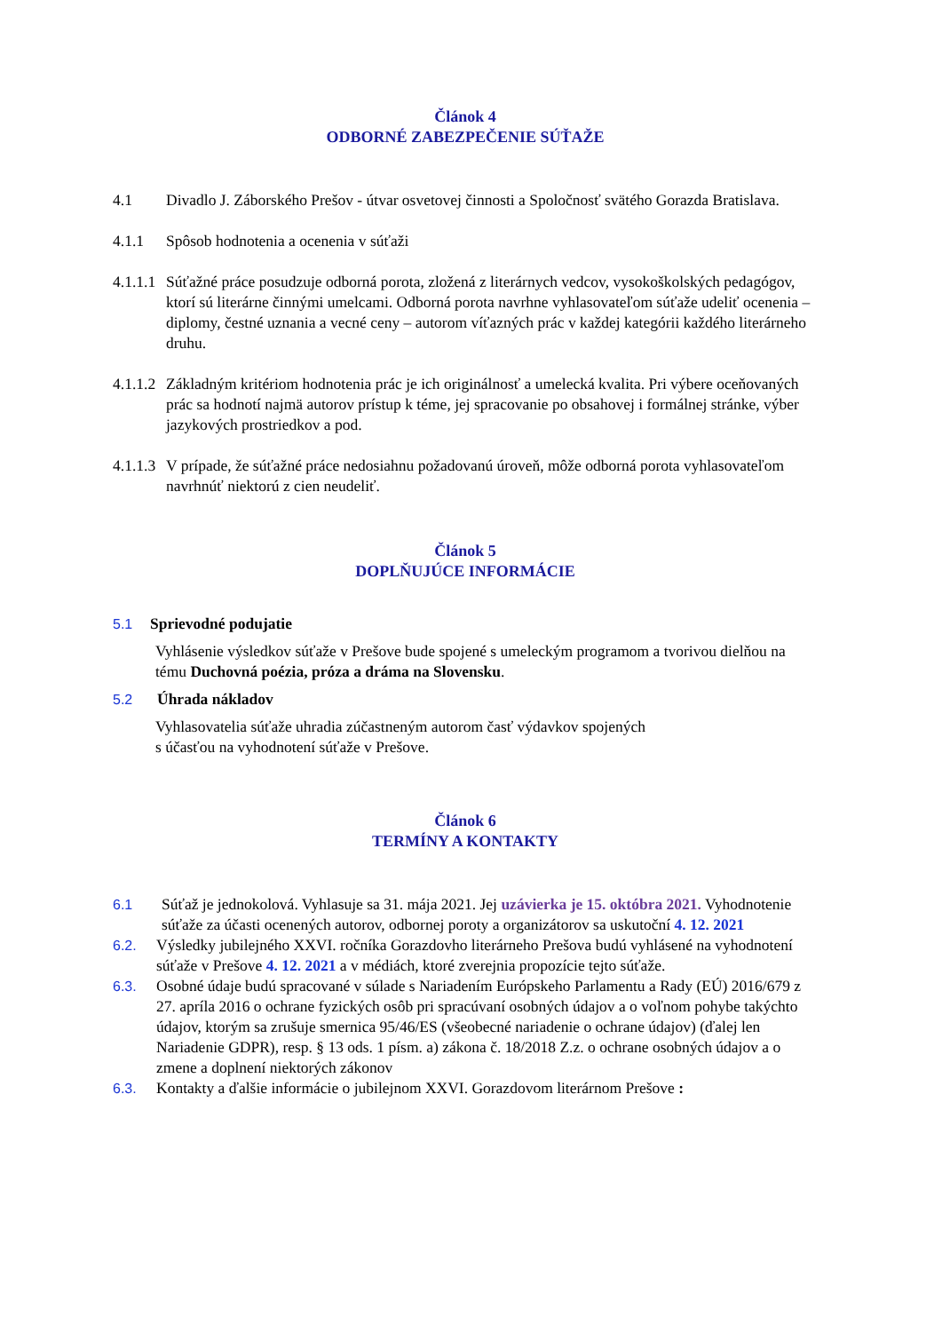Článok 4
ODBORNÉ ZABEZPEČENIE SÚŤAŽE
4.1 Divadlo J. Záborského Prešov - útvar osvetovej činnosti a Spoločnosť svätého Gorazda Bratislava.
4.1.1 Spôsob hodnotenia a ocenenia v súťaži
4.1.1.1 Súťažné práce posudzuje odborná porota, zložená z literárnych vedcov, vysokoškolských pedagógov, ktorí sú literárne činnými umelcami. Odborná porota navrhne vyhlasovateľom súťaže udeliť ocenenia – diplomy, čestné uznania a vecné ceny – autorom víťazných prác v každej kategórii každého literárneho druhu.
4.1.1.2 Základným kritériom hodnotenia prác je ich originálnosť a umelecká kvalita. Pri výbere oceňovaných prác sa hodnotí najmä autorov prístup k téme, jej spracovanie po obsahovej i formálnej stránke, výber jazykových prostriedkov a pod.
4.1.1.3 V prípade, že súťažné práce nedosiahnu požadovanú úroveň, môže odborná porota vyhlasovateľom navrhnúť niektorú z cien neudeliť.
Článok 5
DOPLŇUJÚCE INFORMÁCIE
5.1 Sprievodné podujatie
Vyhlásenie výsledkov súťaže v Prešove bude spojené s umeleckým programom a tvorivou dielňou na tému Duchovná poézia, próza a dráma na Slovensku.
5.2 Úhrada nákladov
Vyhlasovatelia súťaže uhradia zúčastneným autorom časť výdavkov spojených
s účasťou na vyhodnotení súťaže v Prešove.
Článok 6
TERMÍNY A KONTAKTY
6.1 Súťaž je jednokolová. Vyhlasuje sa 31. mája 2021. Jej uzávierka je 15. októbra 2021. Vyhodnotenie súťaže za účasti ocenených autorov, odbornej poroty a organizátorov sa uskutoční 4. 12. 2021
6.2. Výsledky jubilejného XXVI. ročníka Gorazdovho literárneho Prešova budú vyhlásené na vyhodnotení súťaže v Prešove 4. 12. 2021 a v médiách, ktoré zverejnia propozície tejto súťaže.
6.3. Osobné údaje budú spracované v súlade s Nariadením Európskeho Parlamentu a Rady (EÚ) 2016/679 z 27. apríla 2016 o ochrane fyzických osôb pri spracúvaní osobných údajov a o voľnom pohybe takýchto údajov, ktorým sa zrušuje smernica 95/46/ES (všeobecné nariadenie o ochrane údajov) (ďalej len Nariadenie GDPR), resp. § 13 ods. 1 písm. a) zákona č. 18/2018 Z.z. o ochrane osobných údajov a o zmene a doplnení niektorých zákonov
6.3. Kontakty a ďalšie informácie o jubilejnom XXVI. Gorazdovom literárnom Prešove :